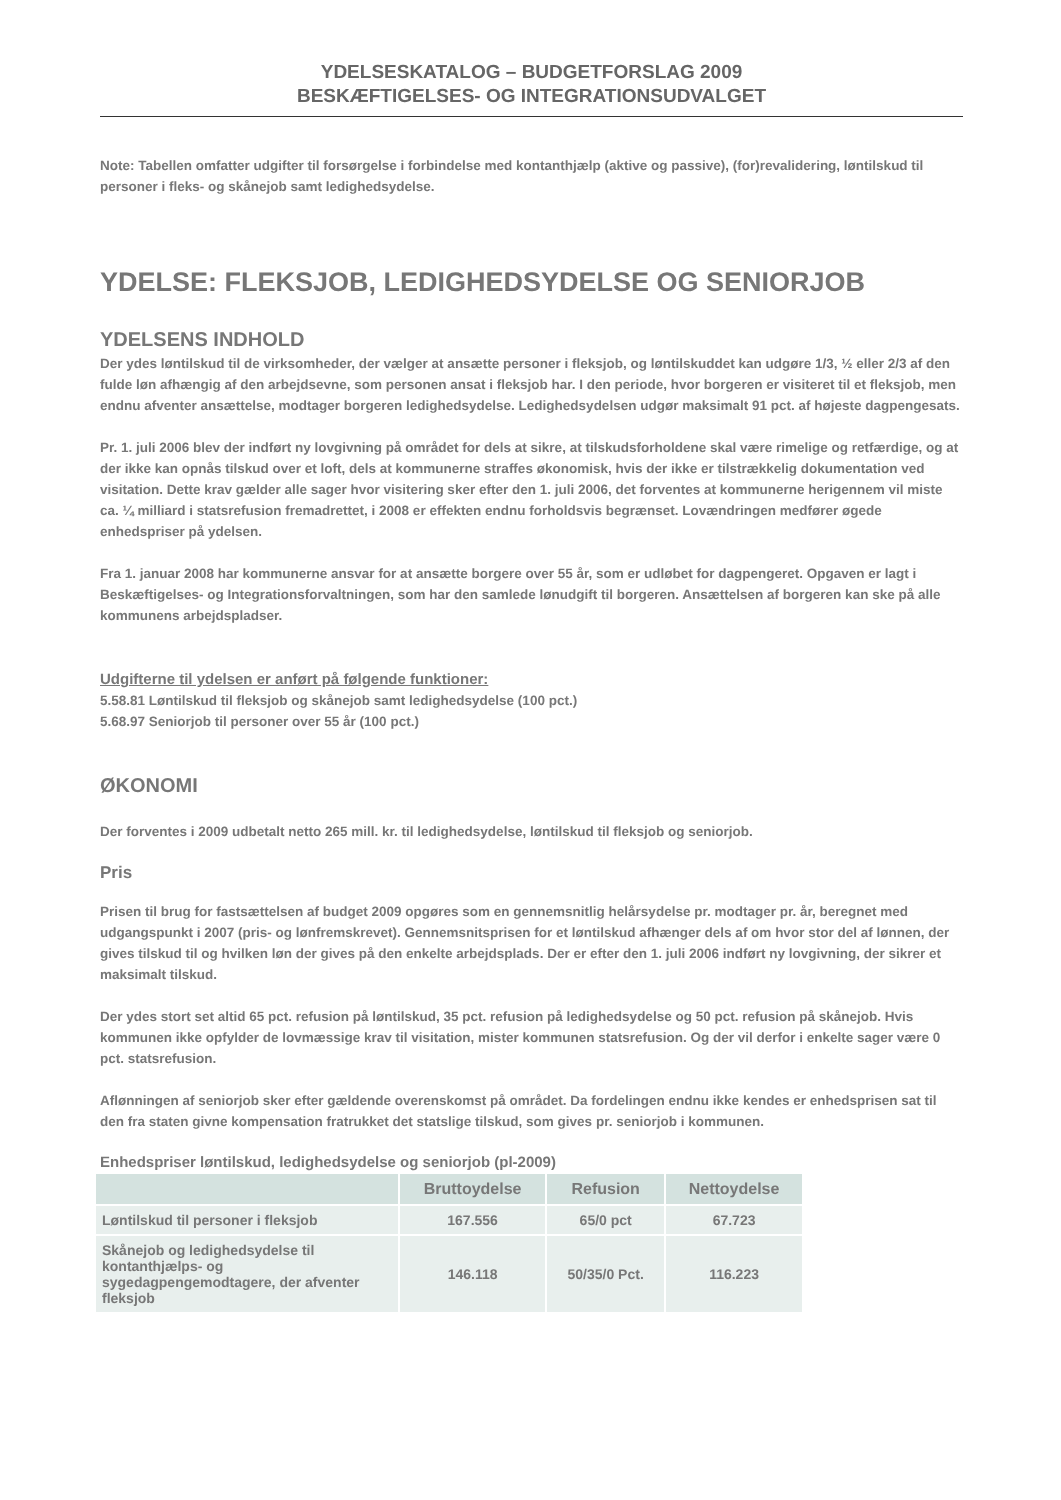YDELSESKATALOG – BUDGETFORSLAG 2009
BESKÆFTIGELSES- OG INTEGRATIONSUDVALGET
Note: Tabellen omfatter udgifter til forsørgelse i forbindelse med kontanthjælp (aktive og passive), (for)revalidering, løntilskud til personer i fleks- og skånejob samt ledighedsydelse.
YDELSE: FLEKSJOB, LEDIGHEDSYDELSE OG SENIORJOB
YDELSENS INDHOLD
Der ydes løntilskud til de virksomheder, der vælger at ansætte personer i fleksjob, og løntilskuddet kan udgøre 1/3, ½ eller 2/3 af den fulde løn afhængig af den arbejdsevne, som personen ansat i fleksjob har. I den periode, hvor borgeren er visiteret til et fleksjob, men endnu afventer ansættelse, modtager borgeren ledighedsydelse. Ledighedsydelsen udgør maksimalt 91 pct. af højeste dagpengesats.
Pr. 1. juli 2006 blev der indført ny lovgivning på området for dels at sikre, at tilskudsforholdene skal være rimelige og retfærdige, og at der ikke kan opnås tilskud over et loft, dels at kommunerne straffes økonomisk, hvis der ikke er tilstrækkelig dokumentation ved visitation. Dette krav gælder alle sager hvor visitering sker efter den 1. juli 2006, det forventes at kommunerne herigennem vil miste ca. ¼ milliard i statsrefusion fremadrettet, i 2008 er effekten endnu forholdsvis begrænset. Lovændringen medfører øgede enhedspriser på ydelsen.
Fra 1. januar 2008 har kommunerne ansvar for at ansætte borgere over 55 år, som er udløbet for dagpengeret. Opgaven er lagt i Beskæftigelses- og Integrationsforvaltningen, som har den samlede lønudgift til borgeren. Ansættelsen af borgeren kan ske på alle kommunens arbejdspladser.
Udgifterne til ydelsen er anført på følgende funktioner:
5.58.81 Løntilskud til fleksjob og skånejob samt ledighedsydelse (100 pct.)
5.68.97 Seniorjob til personer over 55 år (100 pct.)
ØKONOMI
Der forventes i 2009 udbetalt netto 265 mill. kr. til ledighedsydelse, løntilskud til fleksjob og seniorjob.
Pris
Prisen til brug for fastsættelsen af budget 2009 opgøres som en gennemsnitlig helårsydelse pr. modtager pr. år, beregnet med udgangspunkt i 2007 (pris- og lønfremskrevet). Gennemsnitsprisen for et løntilskud afhænger dels af om hvor stor del af lønnen, der gives tilskud til og hvilken løn der gives på den enkelte arbejdsplads. Der er efter den 1. juli 2006 indført ny lovgivning, der sikrer et maksimalt tilskud.
Der ydes stort set altid 65 pct. refusion på løntilskud, 35 pct. refusion på ledighedsydelse og 50 pct. refusion på skånejob. Hvis kommunen ikke opfylder de lovmæssige krav til visitation, mister kommunen statsrefusion. Og der vil derfor i enkelte sager være 0 pct. statsrefusion.
Aflønningen af seniorjob sker efter gældende overenskomst på området. Da fordelingen endnu ikke kendes er enhedsprisen sat til den fra staten givne kompensation fratrukket det statslige tilskud, som gives pr. seniorjob i kommunen.
Enhedspriser løntilskud, ledighedsydelse og seniorjob (pl-2009)
| | Bruttoydelse | Refusion | Nettoydelse |
| --- | --- | --- | --- |
| Løntilskud til personer i fleksjob | 167.556 | 65/0 pct | 67.723 |
| Skånejob og ledighedsydelse til kontanthjælps- og sygedagpengemodtagere, der afventer fleksjob | 146.118 | 50/35/0 Pct. | 116.223 |